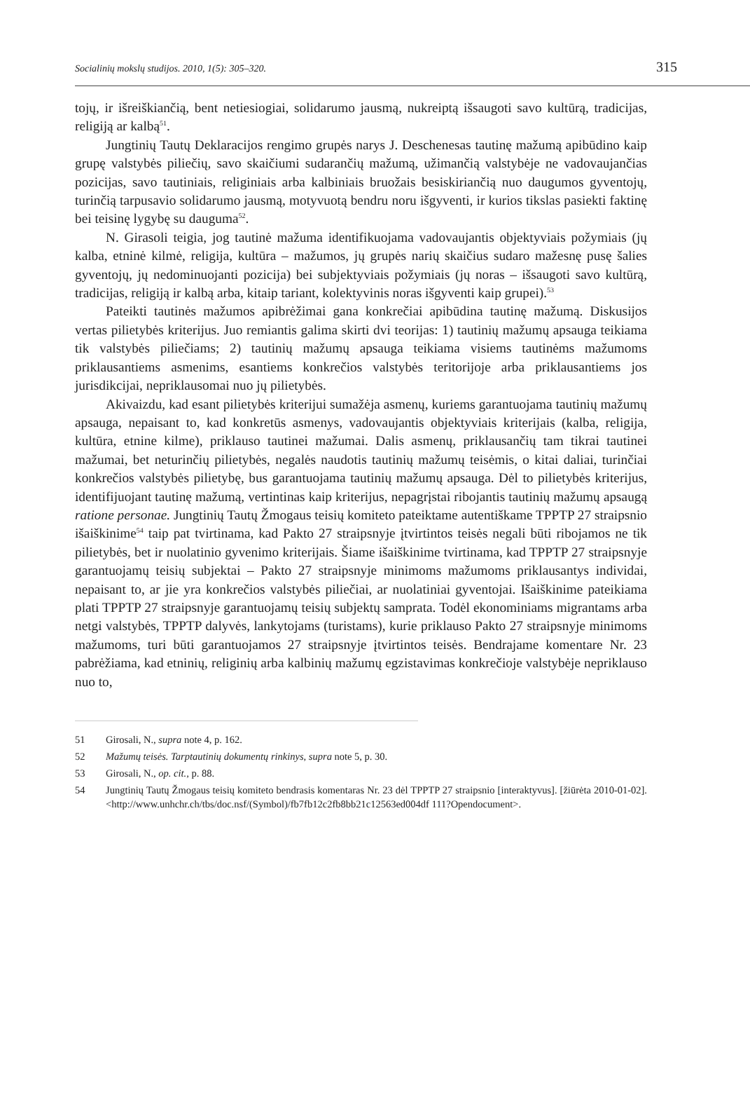Socialinių mokslų studijos. 2010, 1(5): 305–320. 315
tojų, ir išreiškiančią, bent netiesiogiai, solidarumo jausmą, nukreiptą išsaugoti savo kultūrą, tradicijas, religiją ar kalbą<sup>51</sup>.
Jungtinių Tautų Deklaracijos rengimo grupės narys J. Deschenesas tautinę mažumą apibūdino kaip grupę valstybės piliečių, savo skaičiumi sudarančių mažumą, užimančią valstybėje ne vadovaujančias pozicijas, savo tautiniais, religiniais arba kalbiniais bruožais besiskiriančią nuo daugumos gyventojų, turinčią tarpusavio solidarumo jausmą, motyvuotą bendru noru išgyventi, ir kurios tikslas pasiekti faktinę bei teisinę lygybę su dauguma<sup>52</sup>.
N. Girasoli teigia, jog tautinė mažuma identifikuojama vadovaujantis objektyviais požymiais (jų kalba, etninė kilmė, religija, kultūra – mažumos, jų grupės narių skaičius sudaro mažesnę pusę šalies gyventojų, jų nedominuojanti pozicija) bei subjektyviais požymiais (jų noras – išsaugoti savo kultūrą, tradicijas, religiją ir kalbą arba, kitaip tariant, kolektyvinis noras išgyventi kaip grupei).<sup>53</sup>
Pateikti tautinės mažumos apibrėžimai gana konkrečiai apibūdina tautinę mažumą. Diskusijos vertas pilietybės kriterijus. Juo remiantis galima skirti dvi teorijas: 1) tautinių mažumų apsauga teikiama tik valstybės piliečiams; 2) tautinių mažumų apsauga teikiama visiems tautinėms mažumoms priklausantiems asmenims, esantiems konkrečios valstybės teritorijoje arba priklausantiems jos jurisdikcijai, nepriklausomai nuo jų pilietybės.
Akivaizdu, kad esant pilietybės kriterijui sumažėja asmenų, kuriems garantuojama tautinių mažumų apsauga, nepaisant to, kad konkretūs asmenys, vadovaujantis objektyviais kriterijais (kalba, religija, kultūra, etnine kilme), priklauso tautinei mažumai. Dalis asmenų, priklausančių tam tikrai tautinei mažumai, bet neturinčių pilietybės, negalės naudotis tautinių mažumų teisėmis, o kitai daliai, turinčiai konkrečios valstybės pilietybę, bus garantuojama tautinių mažumų apsauga. Dėl to pilietybės kriterijus, identifijuojant tautinę mažumą, vertintinas kaip kriterijus, nepagrįstai ribojantis tautinių mažumų apsaugą ratione personae. Jungtinių Tautų Žmogaus teisių komiteto pateiktame autentiškame TPPTP 27 straipsnio išaiškinime<sup>54</sup> taip pat tvirtinama, kad Pakto 27 straipsnyje įtvirtintos teisės negali būti ribojamos ne tik pilietybės, bet ir nuolatinio gyvenimo kriterijais. Šiame išaiškinime tvirtinama, kad TPPTP 27 straipsnyje garantuojamų teisių subjektai – Pakto 27 straipsnyje minimoms mažumoms priklausantys individai, nepaisant to, ar jie yra konkrečios valstybės piliečiai, ar nuolatiniai gyventojai. Išaiškinime pateikiama plati TPPTP 27 straipsnyje garantuojamų teisių subjektų samprata. Todėl ekonominiams migrantams arba netgi valstybės, TPPTP dalyvės, lankytojams (turistams), kurie priklauso Pakto 27 straipsnyje minimoms mažumoms, turi būti garantuojamos 27 straipsnyje įtvirtintos teisės. Bendrajame komentare Nr. 23 pabrėžiama, kad etninių, religinių arba kalbinių mažumų egzistavimas konkrečioje valstybėje nepriklauso nuo to,
51 Girosali, N., supra note 4, p. 162.
52 Mažumų teisės. Tarptautinių dokumentų rinkinys, supra note 5, p. 30.
53 Girosali, N., op. cit., p. 88.
54 Jungtinių Tautų Žmogaus teisių komiteto bendrasis komentaras Nr. 23 dėl TPPTP 27 straipsnio [interaktyvus]. [žiūrėta 2010-01-02]. <http://www.unhchr.ch/tbs/doc.nsf/(Symbol)/fb7fb12c2fb8bb21c12563ed004df 111?Opendocument>.